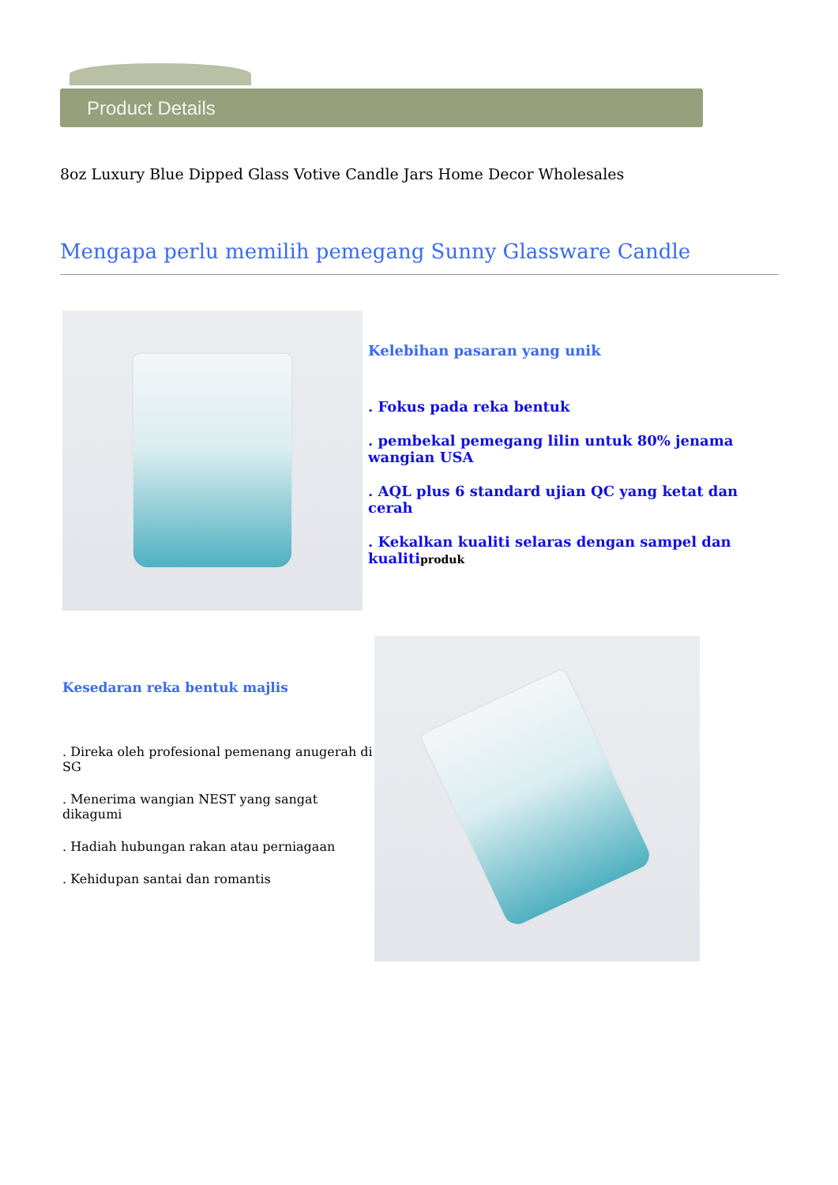Product Details
8oz Luxury Blue Dipped Glass Votive Candle Jars Home Decor Wholesales
Mengapa perlu memilih pemegang Sunny Glassware Candle
Kelebihan pasaran yang unik
. Fokus pada reka bentuk
. pembekal pemegang lilin untuk 80% jenama wangian USA
. AQL plus 6 standard ujian QC yang ketat dan cerah
. Kekalkan kualiti selaras dengan sampel dan kualitiproduk
Kesedaran reka bentuk majlis
. Direka oleh profesional pemenang anugerah di SG
. Menerima wangian NEST yang sangat dikagumi
. Hadiah hubungan rakan atau perniagaan
. Kehidupan santai dan romantis